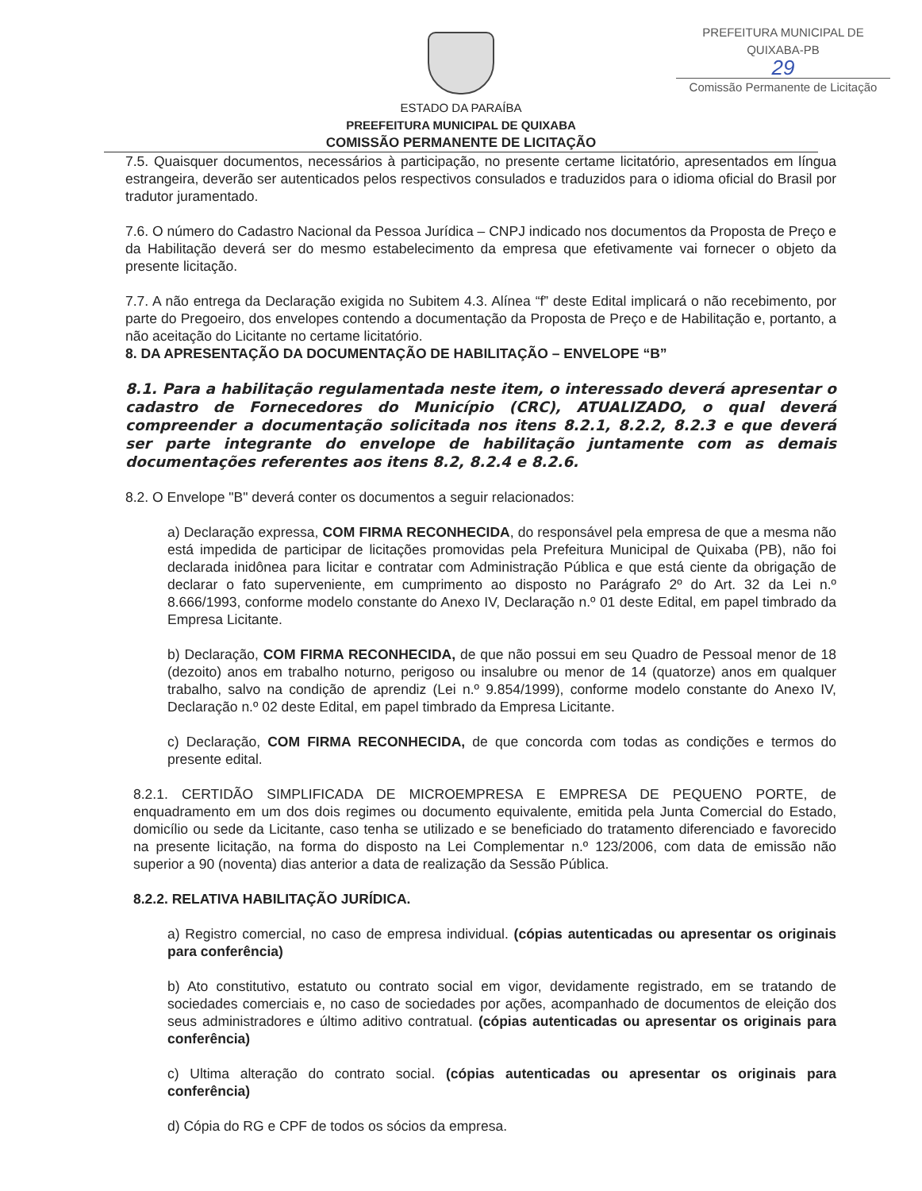PREFEITURA MUNICIPAL DE QUIXABA-PB
29
Comissão Permanente de Licitação
ESTADO DA PARAÍBA
PREEFEITURA MUNICIPAL DE QUIXABA
COMISSÃO PERMANENTE DE LICITAÇÃO
7.5. Quaisquer documentos, necessários à participação, no presente certame licitatório, apresentados em língua estrangeira, deverão ser autenticados pelos respectivos consulados e traduzidos para o idioma oficial do Brasil por tradutor juramentado.
7.6. O número do Cadastro Nacional da Pessoa Jurídica – CNPJ indicado nos documentos da Proposta de Preço e da Habilitação deverá ser do mesmo estabelecimento da empresa que efetivamente vai fornecer o objeto da presente licitação.
7.7. A não entrega da Declaração exigida no Subitem 4.3. Alínea “f” deste Edital implicará o não recebimento, por parte do Pregoeiro, dos envelopes contendo a documentação da Proposta de Preço e de Habilitação e, portanto, a não aceitação do Licitante no certame licitatório.
8. DA APRESENTAÇÃO DA DOCUMENTAÇÃO DE HABILITAÇÃO – ENVELOPE “B”
8.1. Para a habilitação regulamentada neste item, o interessado deverá apresentar o cadastro de Fornecedores do Município (CRC), ATUALIZADO, o qual deverá compreender a documentação solicitada nos itens 8.2.1, 8.2.2, 8.2.3 e que deverá ser parte integrante do envelope de habilitação juntamente com as demais documentações referentes aos itens 8.2, 8.2.4 e 8.2.6.
8.2. O Envelope "B" deverá conter os documentos a seguir relacionados:
a) Declaração expressa, COM FIRMA RECONHECIDA, do responsável pela empresa de que a mesma não está impedida de participar de licitações promovidas pela Prefeitura Municipal de Quixaba (PB), não foi declarada inidônea para licitar e contratar com Administração Pública e que está ciente da obrigação de declarar o fato superveniente, em cumprimento ao disposto no Parágrafo 2º do Art. 32 da Lei n.º 8.666/1993, conforme modelo constante do Anexo IV, Declaração n.º 01 deste Edital, em papel timbrado da Empresa Licitante.
b) Declaração, COM FIRMA RECONHECIDA, de que não possui em seu Quadro de Pessoal menor de 18 (dezoito) anos em trabalho noturno, perigoso ou insalubre ou menor de 14 (quatorze) anos em qualquer trabalho, salvo na condição de aprendiz (Lei n.º 9.854/1999), conforme modelo constante do Anexo IV, Declaração n.º 02 deste Edital, em papel timbrado da Empresa Licitante.
c) Declaração, COM FIRMA RECONHECIDA, de que concorda com todas as condições e termos do presente edital.
8.2.1. CERTIDÃO SIMPLIFICADA DE MICROEMPRESA E EMPRESA DE PEQUENO PORTE, de enquadramento em um dos dois regimes ou documento equivalente, emitida pela Junta Comercial do Estado, domicílio ou sede da Licitante, caso tenha se utilizado e se beneficiado do tratamento diferenciado e favorecido na presente licitação, na forma do disposto na Lei Complementar n.º 123/2006, com data de emissão não superior a 90 (noventa) dias anterior a data de realização da Sessão Pública.
8.2.2. RELATIVA HABILITAÇÃO JURÍDICA.
a) Registro comercial, no caso de empresa individual. (cópias autenticadas ou apresentar os originais para conferência)
b) Ato constitutivo, estatuto ou contrato social em vigor, devidamente registrado, em se tratando de sociedades comerciais e, no caso de sociedades por ações, acompanhado de documentos de eleição dos seus administradores e último aditivo contratual. (cópias autenticadas ou apresentar os originais para conferência)
c) Ultima alteração do contrato social. (cópias autenticadas ou apresentar os originais para conferência)
d) Cópia do RG e CPF de todos os sócios da empresa.